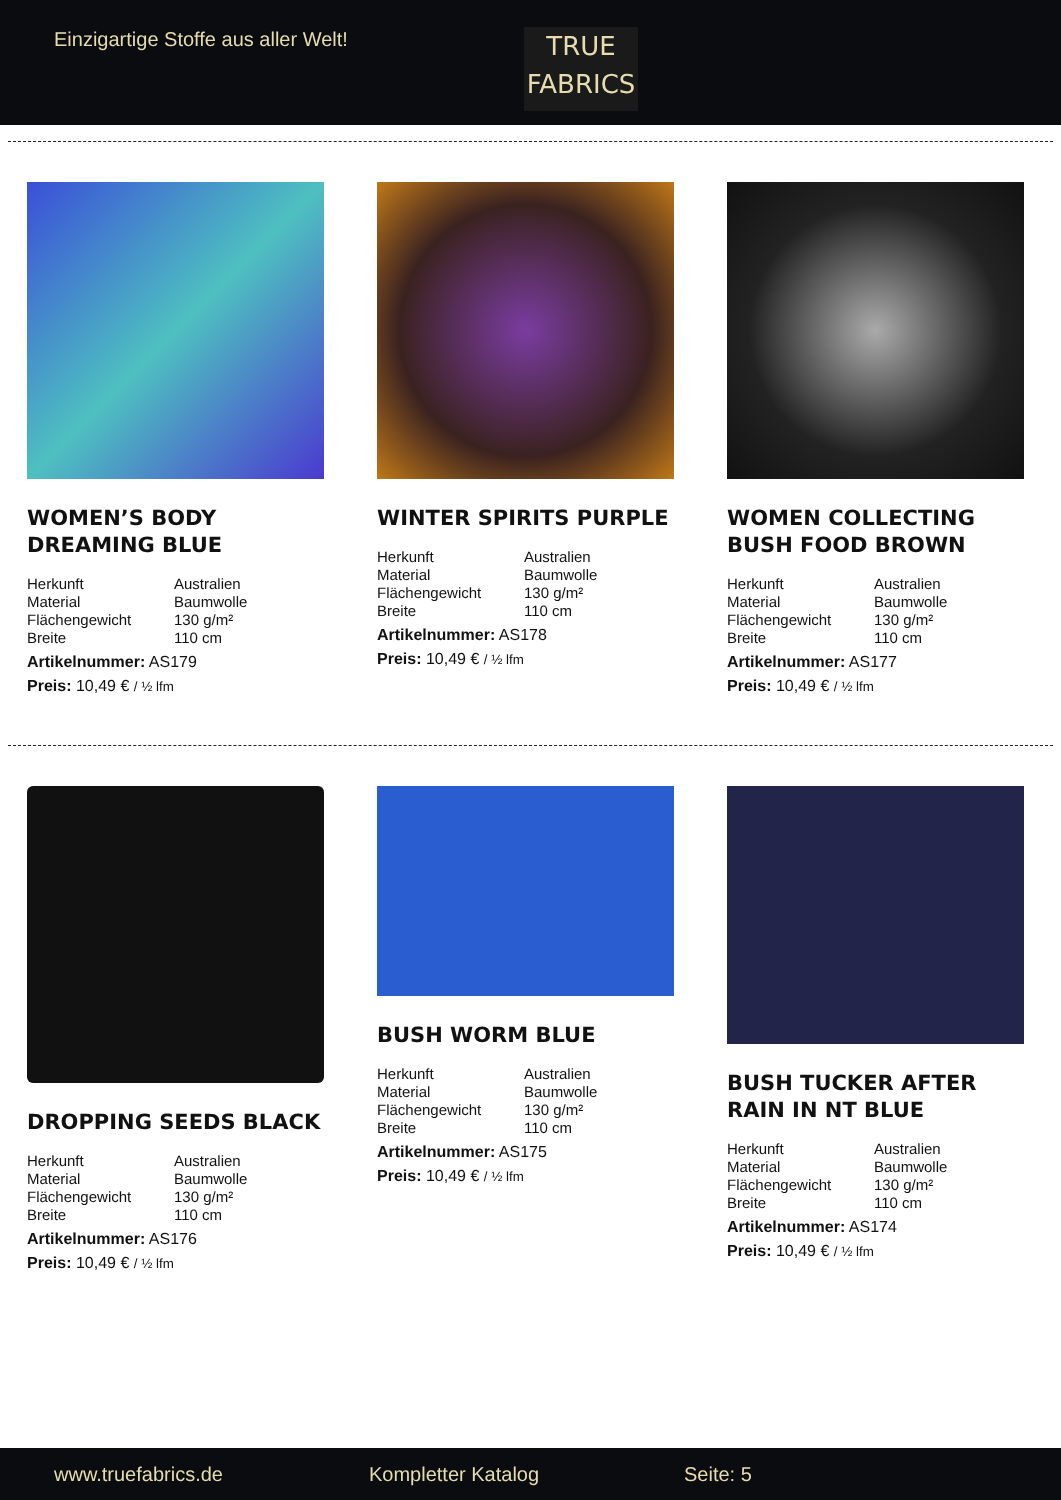Einzigartige Stoffe aus aller Welt!
TRUE
FABRICS
WOMEN’S BODY DREAMING BLUE
| Herkunft | Australien |
| Material | Baumwolle |
| Flächengewicht | 130 g/m² |
| Breite | 110 cm |
Artikelnummer: AS179
Preis: 10,49 € / ½ lfm
WINTER SPIRITS PURPLE
| Herkunft | Australien |
| Material | Baumwolle |
| Flächengewicht | 130 g/m² |
| Breite | 110 cm |
Artikelnummer: AS178
Preis: 10,49 € / ½ lfm
WOMEN COLLECTING BUSH FOOD BROWN
| Herkunft | Australien |
| Material | Baumwolle |
| Flächengewicht | 130 g/m² |
| Breite | 110 cm |
Artikelnummer: AS177
Preis: 10,49 € / ½ lfm
DROPPING SEEDS BLACK
| Herkunft | Australien |
| Material | Baumwolle |
| Flächengewicht | 130 g/m² |
| Breite | 110 cm |
Artikelnummer: AS176
Preis: 10,49 € / ½ lfm
BUSH WORM BLUE
| Herkunft | Australien |
| Material | Baumwolle |
| Flächengewicht | 130 g/m² |
| Breite | 110 cm |
Artikelnummer: AS175
Preis: 10,49 € / ½ lfm
BUSH TUCKER AFTER RAIN IN NT BLUE
| Herkunft | Australien |
| Material | Baumwolle |
| Flächengewicht | 130 g/m² |
| Breite | 110 cm |
Artikelnummer: AS174
Preis: 10,49 € / ½ lfm
www.truefabrics.de Kompletter Katalog Seite: 5